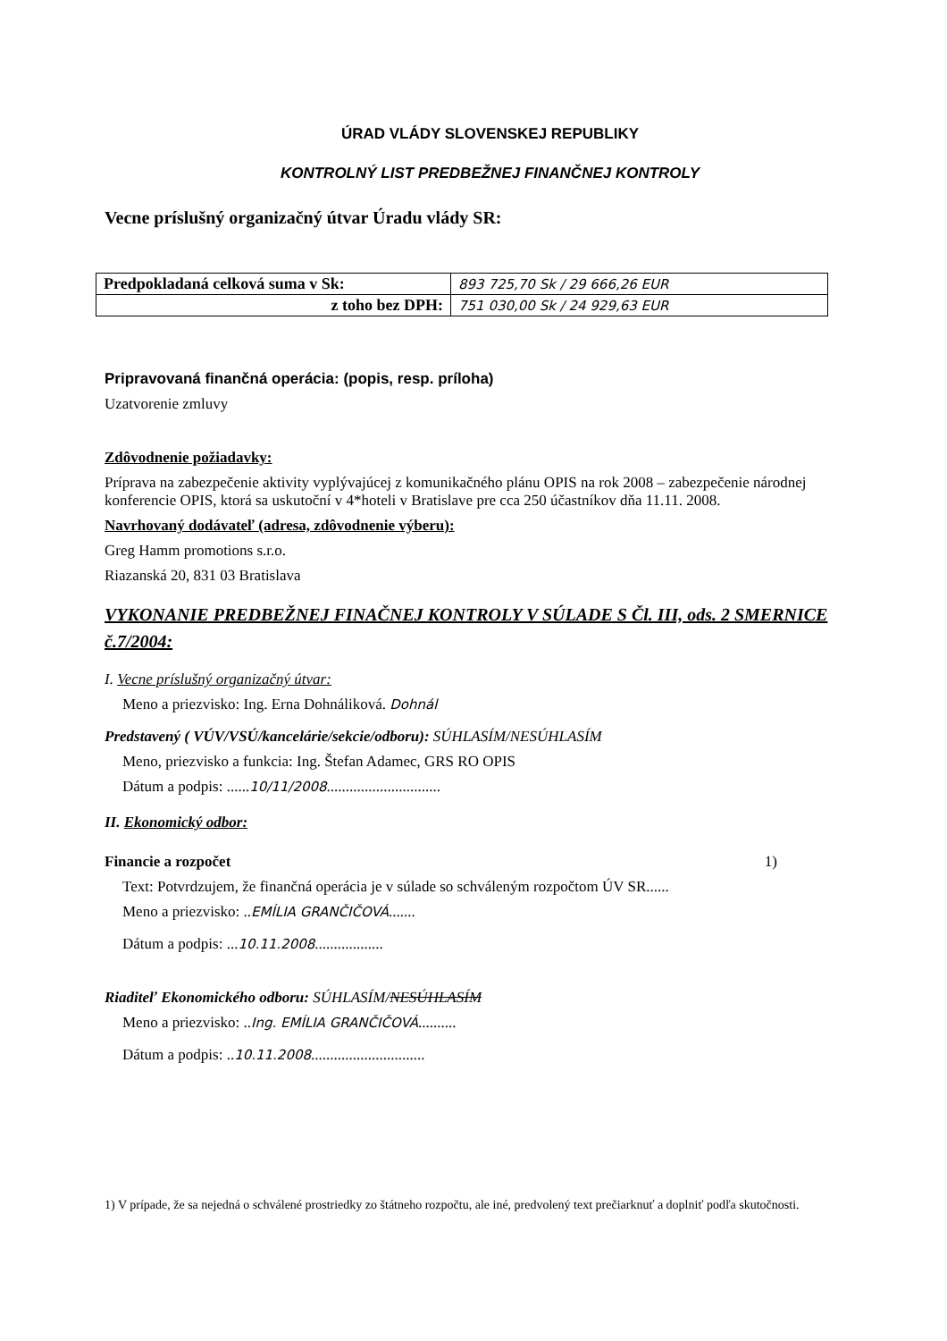ÚRAD VLÁDY SLOVENSKEJ REPUBLIKY
KONTROLNÝ LIST PREDBEŽNEJ FINANČNEJ KONTROLY
Vecne príslušný organizačný útvar Úradu vlády SR:
| Predpokladaná celková suma v Sk: | 893 725,70 Sk / 29 666,26 EUR |
| z toho bez DPH: | 751 030,00 Sk / 24 929,63 EUR |
Pripravovaná finančná operácia: (popis, resp. príloha)
Uzatvorenie zmluvy
Zdôvodnenie požiadavky:
Príprava na zabezpečenie aktivity vyplývajúcej z komunikačného plánu OPIS na rok 2008 – zabezpečenie národnej konferencie OPIS, ktorá sa uskutoční v 4*hoteli v Bratislave pre cca 250 účastníkov dňa 11.11. 2008.
Navrhovaný dodávateľ (adresa, zdôvodnenie výberu):
Greg Hamm promotions s.r.o.
Riazanská 20, 831 03 Bratislava
VYKONANIE PREDBEŽNEJ FINAČNEJ KONTROLY V SÚLADE S Čl. III, ods. 2 SMERNICE č.7/2004:
I. Vecne príslušný organizačný útvar:
Meno a priezvisko: Ing. Erna Dohnáliková. Dohnál
Predstavený ( VÚV/VSÚ/kancelárie/sekcie/odboru): SÚHLASÍM/NESÚHLASÍM
Meno, priezvisko a funkcia: Ing. Štefan Adamec, GRS RO OPIS
Dátum a podpis: ......10/11/2008..............................
II. Ekonomický odbor:
Financie a rozpočet 1)
Text: Potvrdzujem, že finančná operácia je v súlade so schváleným rozpočtom ÚV SR......
Meno a priezvisko: ..EMÍLIA GRANČIČOVÁ.......
Dátum a podpis: ...10.11.2008..................
Riaditeľ Ekonomického odboru: SÚHLASÍM/NESÚHLASÍM
Meno a priezvisko: ..Ing. EMÍLIA GRANČIČOVÁ..........
Dátum a podpis: ..10.11.2008..............................
1) V prípade, že sa nejedná o schválené prostriedky zo štátneho rozpočtu, ale iné, predvolený text prečiarknuť a doplniť podľa skutočnosti.